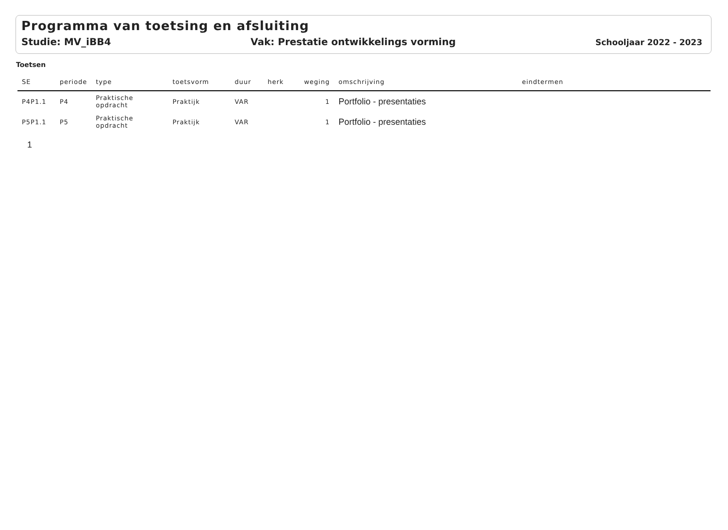Programma van toetsing en afsluiting
Studie: MV_iBB4 Vak: Prestatie ontwikkelings vorming Schooljaar 2022 - 2023
Toetsen
| SE | periode | type | toetsvorm | duur | herk | weging | omschrijving | eindtermen |
| --- | --- | --- | --- | --- | --- | --- | --- | --- |
| P4P1.1 | P4 | Praktische opdracht | Praktijk | VAR | | 1 | Portfolio - presentaties | |
| P5P1.1 | P5 | Praktische opdracht | Praktijk | VAR | | 1 | Portfolio - presentaties | |
1